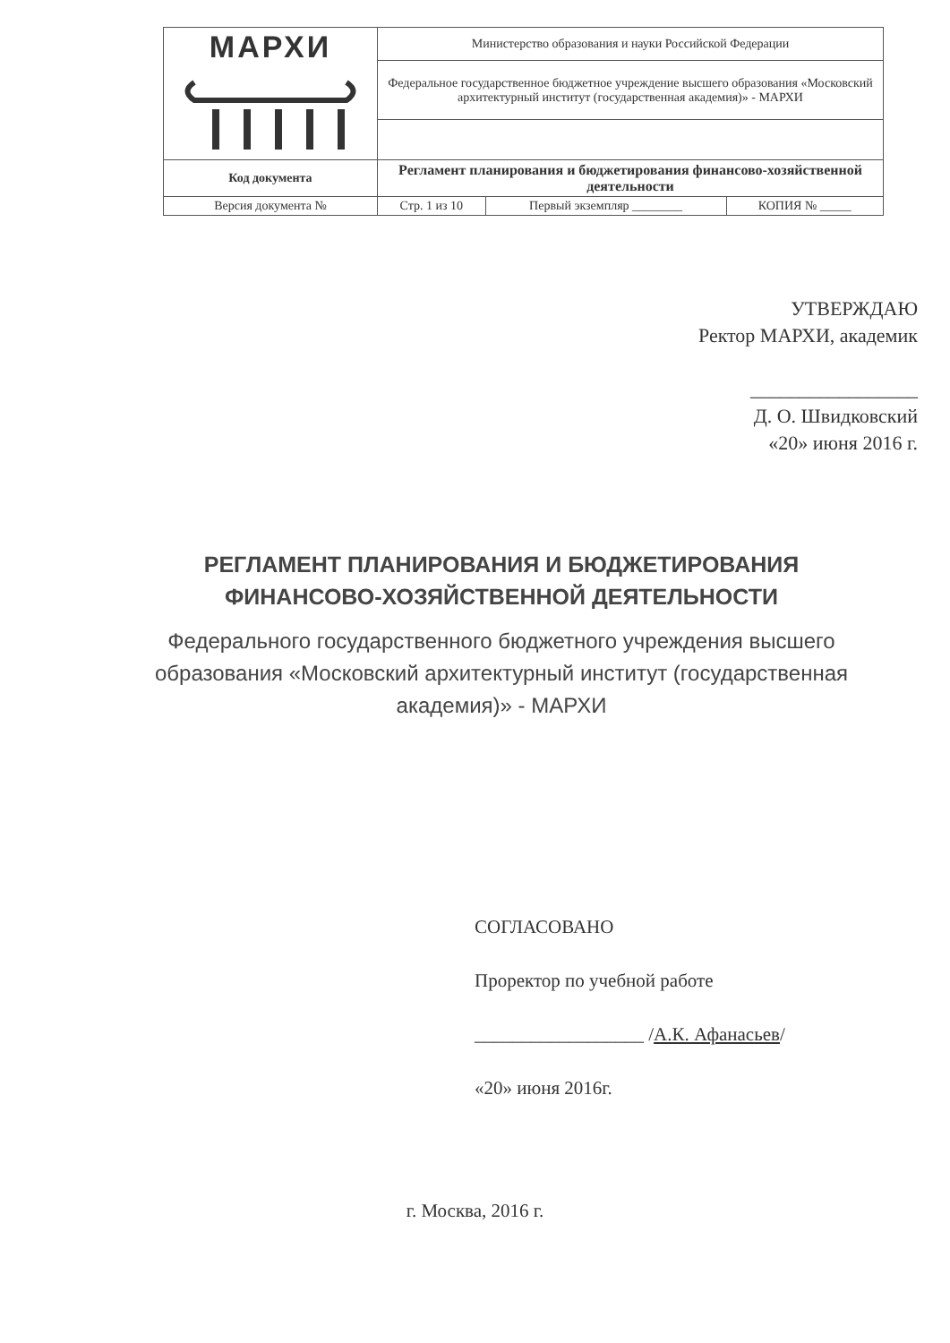| МАРХИ | Министерство образования и науки Российской Федерации | | |
| | Федеральное государственное бюджетное учреждение высшего образования «Московский архитектурный институт (государственная академия)» - МАРХИ | | |
| Код документа | Регламент планирования и бюджетирования финансово-хозяйственной деятельности | | |
| Версия документа № | Стр. 1 из 10 | Первый экземпляр ________ | КОПИЯ № _____ |
УТВЕРЖДАЮ
Ректор МАРХИ, академик
_________________
Д. О. Швидковский
«20» июня 2016 г.
РЕГЛАМЕНТ ПЛАНИРОВАНИЯ И БЮДЖЕТИРОВАНИЯ ФИНАНСОВО-ХОЗЯЙСТВЕННОЙ ДЕЯТЕЛЬНОСТИ
Федерального государственного бюджетного учреждения высшего образования «Московский архитектурный институт (государственная академия)» - МАРХИ
СОГЛАСОВАНО
Проректор по учебной работе
__________________ /А.К. Афанасьев/
«20» июня 2016г.
г. Москва, 2016 г.